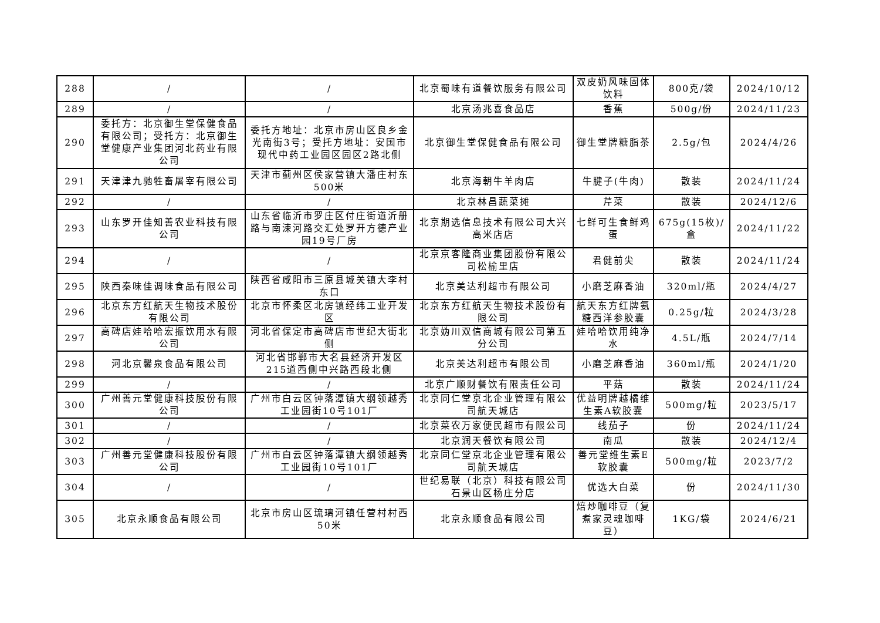| 288 | / | / | 北京蜀味有道餐饮服务有限公司 | 双皮奶风味固体饮料 | 800克/袋 | 2024/10/12 |
| 289 | / | / | 北京汤兆喜食品店 | 香蕉 | 500g/份 | 2024/11/23 |
| 290 | 委托方：北京御生堂保健食品有限公司；受托方：北京御生堂健康产业集团河北药业有限公司 | 委托方地址：北京市房山区良乡金光南街3号；受托方地址：安国市现代中药工业园区园区2路北侧 | 北京御生堂保健食品有限公司 | 御生堂牌糖脂茶 | 2.5g/包 | 2024/4/26 |
| 291 | 天津津九驰牲畜屠宰有限公司 | 天津市蓟州区侯家营镇大潘庄村东500米 | 北京海朝牛羊肉店 | 牛腱子(牛肉) | 散装 | 2024/11/24 |
| 292 | / | / | 北京林昌蔬菜摊 | 芹菜 | 散装 | 2024/12/6 |
| 293 | 山东罗开佳知善农业科技有限公司 | 山东省临沂市罗庄区付庄街道沂册路与南涑河路交汇处罗开方德产业园19号厂房 | 北京期选信息技术有限公司大兴高米店店 | 七鲜可生食鲜鸡蛋 | 675g(15枚)/盒 | 2024/11/22 |
| 294 | / | / | 北京京客隆商业集团股份有限公司松榆里店 | 君健前尖 | 散装 | 2024/11/24 |
| 295 | 陕西秦味佳调味食品有限公司 | 陕西省咸阳市三原县城关镇大李村东口 | 北京美达利超市有限公司 | 小磨芝麻香油 | 320ml/瓶 | 2024/4/27 |
| 296 | 北京东方红航天生物技术股份有限公司 | 北京市怀柔区北房镇经纬工业开发区 | 北京东方红航天生物技术股份有限公司 | 航天东方红牌氨糖西洋参胶囊 | 0.25g/粒 | 2024/3/28 |
| 297 | 高碑店娃哈哈宏振饮用水有限公司 | 河北省保定市高碑店市世纪大街北侧 | 北京妫川双信商城有限公司第五分公司 | 娃哈哈饮用纯净水 | 4.5L/瓶 | 2024/7/14 |
| 298 | 河北京馨泉食品有限公司 | 河北省邯郸市大名县经济开发区215道西侧中兴路西段北侧 | 北京美达利超市有限公司 | 小磨芝麻香油 | 360ml/瓶 | 2024/1/20 |
| 299 | / | / | 北京广顺财餐饮有限责任公司 | 平菇 | 散装 | 2024/11/24 |
| 300 | 广州善元堂健康科技股份有限公司 | 广州市白云区钟落潭镇大纲领越秀工业园街10号101厂 | 北京同仁堂京北企业管理有限公司航天城店 | 优益明牌越橘维生素A软胶囊 | 500mg/粒 | 2023/5/17 |
| 301 | / | / | 北京菜农万家便民超市有限公司 | 线茄子 | 份 | 2024/11/24 |
| 302 | / | / | 北京润天餐饮有限公司 | 南瓜 | 散装 | 2024/12/4 |
| 303 | 广州善元堂健康科技股份有限公司 | 广州市白云区钟落潭镇大纲领越秀工业园街10号101厂 | 北京同仁堂京北企业管理有限公司航天城店 | 善元堂维生素E软胶囊 | 500mg/粒 | 2023/7/2 |
| 304 | / | / | 世纪易联（北京）科技有限公司石景山区杨庄分店 | 优选大白菜 | 份 | 2024/11/30 |
| 305 | 北京永顺食品有限公司 | 北京市房山区琉璃河镇任营村村西50米 | 北京永顺食品有限公司 | 焙炒咖啡豆（复煮家灵魂咖啡豆） | 1KG/袋 | 2024/6/21 |